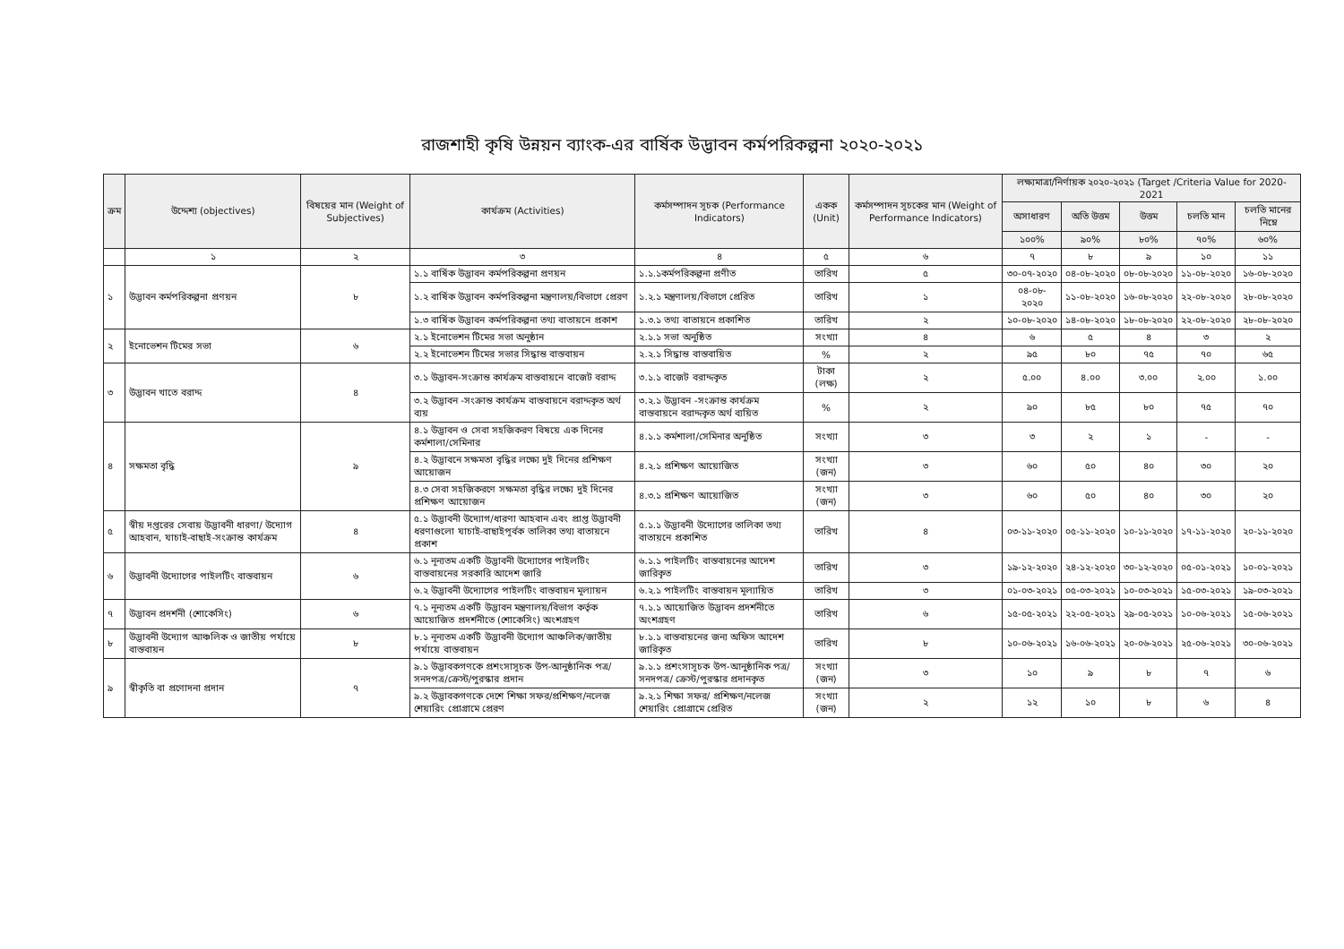রাজশাহী কৃষি উন্নয়ন ব্যাংক-এর বার্ষিক উদ্ভাবন কর্মপরিকল্পনা ২০২০-২০২১
| ক্রম | উদ্দেশ্য (objectives) | বিষয়ের মান (Weight of Subjectives) | কার্যক্রম (Activities) | কর্মসম্পাদন সূচক (Performance Indicators) | একক (Unit) | কর্মসম্পাদন সূচকের মান (Weight of Performance Indicators) | লক্ষ্যমাত্রা/নির্ণায়ক ২০২০-২০২১ (Target /Criteria Value for 2020-2021 | | | | |
| --- | --- | --- | --- | --- | --- | --- | --- | --- | --- | --- | --- |
| | | | | | | | অসাধারণ | অতি উত্তম | উত্তম | চলতি মান | চলতি মানের নিম্নে |
| | | | | | | | ১০০% | ৯০% | ৮০% | ৭০% | ৬০% |
| | ১ | ২ | ৩ | ৪ | ৫ | ৬ | ৭ | ৮ | ৯ | ১০ | ১১ |
| ১ | উদ্ভাবন কর্মপরিকল্পনা প্রণয়ন | ৮ | ১.১ বার্ষিক উদ্ভাবন কর্মপরিকল্পনা প্রণয়ন | ১.১.১কর্মপরিকল্পনা প্রণীত | তারিখ | ৫ | ৩০-০৭-২০২০ | ০৪-০৮-২০২০ | ০৮-০৮-২০২০ | ১১-০৮-২০২০ | ১৬-০৮-২০২০ |
| | | | ১.২ বার্ষিক উদ্ভাবন কর্মপরিকল্পনা মন্ত্রণালয়/বিভাগে প্রেরণ | ১.২.১ মন্ত্রণালয়/বিভাগে প্রেরিত | তারিখ | ১ | ০৪-০৮- ২০২০ | ১১-০৮-২০২০ | ১৬-০৮-২০২০ | ২২-০৮-২০২০ | ২৮-০৮-২০২০ |
| | | | ১.৩ বার্ষিক উদ্ভাবন কর্মপরিকল্পনা তথ্য বাতায়নে প্রকাশ | ১.৩.১ তথ্য বাতায়নে প্রকাশিত | তারিখ | ২ | ১০-০৮-২০২০ | ১৪-০৮-২০২০ | ১৮-০৮-২০২০ | ২২-০৮-২০২০ | ২৮-০৮-২০২০ |
| ২ | ইনোভেশন টিমের সভা | ৬ | ২.১ ইনোভেশন টিমের সভা অনুষ্ঠান | ২.১.১ সভা অনুষ্ঠিত | সংখ্যা | ৪ | ৬ | ৫ | ৪ | ৩ | ২ |
| | | | ২.২ ইনোভেশন টিমের সভার সিদ্ধান্ত বাস্তবায়ন | ২.২.১ সিদ্ধান্ত বাস্তবায়িত | % | ২ | ৯৫ | ৮০ | ৭৫ | ৭০ | ৬৫ |
| ৩ | উদ্ভাবন খাতে বরাদ্দ | ৪ | ৩.১ উদ্ভাবন-সংক্রান্ত কার্যক্রম বাস্তবায়নে বাজেট বরাদ্দ | ৩.১.১ বাজেট বরাদ্দকৃত | টাকা (লক্ষ) | ২ | ৫.০০ | ৪.০০ | ৩.০০ | ২.০০ | ১.০০ |
| | | | ৩.২ উদ্ভাবন -সংক্রান্ত কার্যক্রম বাস্তবায়নে বরাদ্দকৃত অর্থ ব্যয় | ৩.২.১ উদ্ভাবন -সংক্রান্ত কার্যক্রম বাস্তবায়নে বরাদ্দকৃত অর্থ ব্যয়িত | % | ২ | ৯০ | ৮৫ | ৮০ | ৭৫ | ৭০ |
| ৪ | সক্ষমতা বৃদ্ধি | ৯ | ৪.১ উদ্ভাবন ও সেবা সহজিকরণ বিষয়ে এক দিনের কর্মশালা/সেমিনার | ৪.১.১ কর্মশালা/সেমিনার অনুষ্ঠিত | সংখ্যা | ৩ | ৩ | ২ | ১ | - | - |
| | | | ৪.২ উদ্ভাবনে সক্ষমতা বৃদ্ধির লক্ষ্যে দুই দিনের প্রশিক্ষণ আয়োজন | ৪.২.১ প্রশিক্ষণ আয়োজিত | সংখ্যা (জন) | ৩ | ৬০ | ৫০ | ৪০ | ৩০ | ২০ |
| | | | ৪.৩ সেবা সহজিকরণে সক্ষমতা বৃদ্ধির লক্ষ্যে দুই দিনের প্রশিক্ষণ আয়োজন | ৪.৩.১ প্রশিক্ষণ আয়োজিত | সংখ্যা (জন) | ৩ | ৬০ | ৫০ | ৪০ | ৩০ | ২০ |
| ৫ | স্বীয় দপ্তরের সেবায় উদ্ভাবনী ধারণা/ উদ্যোগ আহবান, যাচাই-বাছাই-সংক্রান্ত কার্যক্রম | ৪ | ৫.১ উদ্ভাবনী উদ্যোগ/ধারণা আহবান এবং প্রাপ্ত উদ্ভাবনী ধরণাগুলো যাচাই-বাছাইপূর্বক তালিকা তথ্য বাতায়নে প্রকাশ | ৫.১.১ উদ্ভাবনী উদ্যোগের তালিকা তথ্য বাতায়নে প্রকাশিত | তারিখ | ৪ | ০৩-১১-২০২০ | ০৫-১১-২০২০ | ১০-১১-২০২০ | ১৭-১১-২০২০ | ২০-১১-২০২০ |
| ৬ | উদ্ভাবনী উদ্যোগের পাইলটিং বাস্তবায়ন | ৬ | ৬.১ নূন্যতম একটি উদ্ভাবনী উদ্যোগের পাইলটিং বাস্তবায়নের সরকারি আদেশ জারি | ৬.১.১ পাইলটিং বাস্তবায়নের আদেশ জারিকৃত | তারিখ | ৩ | ১৯-১২-২০২০ | ২৪-১২-২০২০ | ৩০-১২-২০২০ | ০৫-০১-২০২১ | ১০-০১-২০২১ |
| | | | ৬.২ উদ্ভাবনী উদ্যোগের পাইলটিং বাস্তবায়ন মূল্যায়ন | ৬.২.১ পাইলটিং বাস্তবায়ন মূল্যায়িত | তারিখ | ৩ | ০১-০৩-২০২১ | ০৫-০৩-২০২১ | ১০-০৩-২০২১ | ১৫-০৩-২০২১ | ১৯-০৩-২০২১ |
| ৭ | উদ্ভাবন প্রদর্শনী (শোকেসিং) | ৬ | ৭.১ নূন্যতম একটি উদ্ভাবন মন্ত্রণালয়/বিভাগ কর্তৃক আয়োজিত প্রদর্শনীতে (শোকেসিং) অংশগ্রহণ | ৭.১.১ আয়োজিত উদ্ভাবন প্রদর্শনীতে অংশগ্রহণ | তারিখ | ৬ | ১৫-০৫-২০২১ | ২২-০৫-২০২১ | ২৯-০৫-২০২১ | ১০-০৬-২০২১ | ১৫-০৬-২০২১ |
| ৮ | উদ্ভাবনী উদ্যোগ আঞ্চলিক ও জাতীয় পর্যায়ে বাস্তবায়ন | ৮ | ৮.১ নূন্যতম একটি উদ্ভাবনী উদ্যোগ আঞ্চলিক/জাতীয় পর্যায়ে বাস্তবায়ন | ৮.১.১ বাস্তবায়নের জন্য অফিস আদেশ জারিকৃত | তারিখ | ৮ | ১০-০৬-২০২১ | ১৬-০৬-২০২১ | ২০-০৬-২০২১ | ২৫-০৬-২০২১ | ৩০-০৬-২০২১ |
| ৯ | স্বীকৃতি বা প্রণোদনা প্রদান | ৭ | ৯.১ উদ্ভাবকগণকে প্রশংসাসূচক উপ-আনুষ্ঠানিক পত্র/ সনদপত্র/ক্রেস্ট/পুরস্কার প্রদান | ৯.১.১ প্রশংসাসূচক উপ-আনুষ্ঠানিক পত্র/সনদপত্র/ ক্রেস্ট/পুরস্কার প্রদানকৃত | সংখ্যা (জন) | ৩ | ১০ | ৯ | ৮ | ৭ | ৬ |
| | | | ৯.২ উদ্ভাবকগণকে দেশে শিক্ষা সফর/প্রশিক্ষণ/নলেজ শেয়ারিং প্রোগ্রামে প্রেরণ | ৯.২.১ শিক্ষা সফর/ প্রশিক্ষণ/নলেজ শেয়ারিং প্রোগ্রামে প্রেরিত | সংখ্যা (জন) | ২ | ১২ | ১০ | ৮ | ৬ | ৪ |